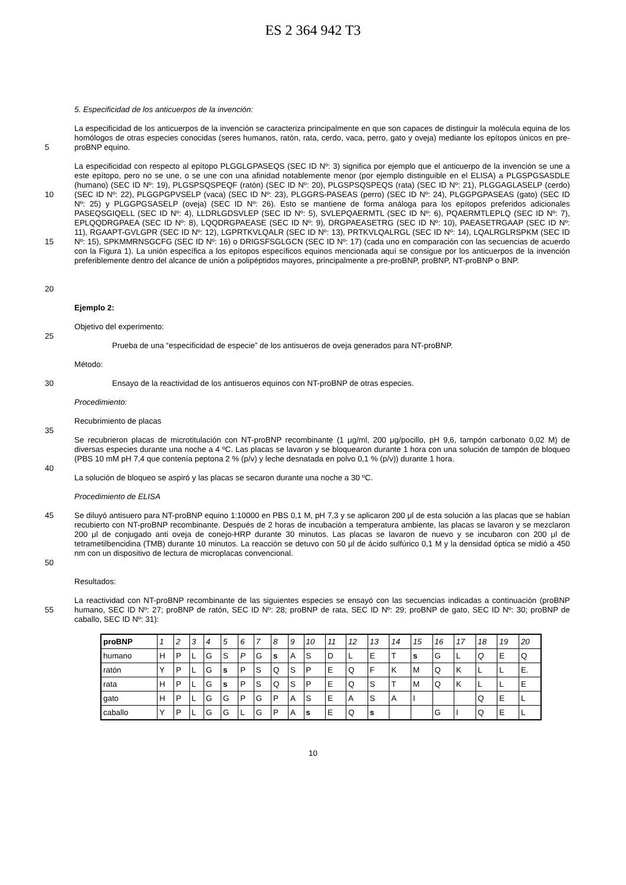ES 2 364 942 T3
5. Especificidad de los anticuerpos de la invención:
5 La especificidad de los anticuerpos de la invención se caracteriza principalmente en que son capaces de distinguir la molécula equina de los homólogos de otras especies conocidas (seres humanos, ratón, rata, cerdo, vaca, perro, gato y oveja) mediante los epítopos únicos en pre-proBNP equino.
10
15
20
La especificidad con respecto al epítopo PLGGLGPASEQS (SEC ID Nº: 3) significa por ejemplo que el anticuerpo de la invención se une a este epítopo, pero no se une, o se une con una afinidad notablemente menor (por ejemplo distinguible en el ELISA) a PLGSPGSASDLE (humano) (SEC ID Nº: 19), PLGSPSQSPEQF (ratón) (SEC ID Nº: 20), PLGSPSQSPEQS (rata) (SEC ID Nº: 21), PLGGAGLASELP (cerdo) (SEC ID Nº: 22), PLGGPGPVSELP (vaca) (SEC ID Nº: 23), PLGGRS-PASEAS (perro) (SEC ID Nº: 24), PLGGPGPASEAS (gato) (SEC ID Nº: 25) y PLGGPGSASELP (oveja) (SEC ID Nº: 26). Esto se mantiene de forma análoga para los epítopos preferidos adicionales PASEQSGIQELL (SEC ID Nº: 4), LLDRLGDSVLEP (SEC ID Nº: 5), SVLEPQAERMTL (SEC ID Nº: 6), PQAERMTLEPLQ (SEC ID Nº: 7), EPLQQDRGPAEA (SEC ID Nº: 8), LQQDRGPAEASE (SEC ID Nº: 9), DRGPAEASETRG (SEC ID Nº: 10), PAEASETRGAAP (SEC ID Nº: 11), RGAAPT-GVLGPR (SEC ID Nº: 12), LGPRTKVLQALR (SEC ID Nº: 13), PRTKVLQALRGL (SEC ID Nº: 14), LQALRGLRSPKM (SEC ID Nº: 15), SPKMMRNSGCFG (SEC ID Nº: 16) o DRIGSFSGLGCN (SEC ID Nº: 17) (cada uno en comparación con las secuencias de acuerdo con la Figura 1). La unión específica a los epítopos específicos equinos mencionada aquí se consigue por los anticuerpos de la invención preferiblemente dentro del alcance de unión a polipéptidos mayores, principalmente a pre-proBNP, proBNP, NT-proBNP o BNP.
Ejemplo 2:
Objetivo del experimento:
25
Prueba de una “especificidad de especie” de los antisueros de oveja generados para NT-proBNP.
Método:
30 Ensayo de la reactividad de los antisueros equinos con NT-proBNP de otras especies.
Procedimiento:
Recubrimiento de placas
35
Se recubrieron placas de microtitulación con NT-proBNP recombinante (1 μg/ml, 200 μg/pocillo, pH 9,6, tampón carbonato 0,02 M) de diversas especies durante una noche a 4 ºC. Las placas se lavaron y se bloquearon durante 1 hora con una solución de tampón de bloqueo (PBS 10 mM pH 7,4 que contenía peptona 2 % (p/v) y leche desnatada en polvo 0,1 % (p/v)) durante 1 hora.
40
La solución de bloqueo se aspiró y las placas se secaron durante una noche a 30 ºC.
Procedimiento de ELISA
45
50
Se diluyó antisuero para NT-proBNP equino 1:10000 en PBS 0,1 M, pH 7,3 y se aplicaron 200 μl de esta solución a las placas que se habían recubierto con NT-proBNP recombinante. Después de 2 horas de incubación a temperatura ambiente, las placas se lavaron y se mezclaron 200 μl de conjugado anti oveja de conejo-HRP durante 30 minutos. Las placas se lavaron de nuevo y se incubaron con 200 μl de tetrametilbencidina (TMB) durante 10 minutos. La reacción se detuvo con 50 μl de ácido sulfúrico 0,1 M y la densidad óptica se midió a 450 nm con un dispositivo de lectura de microplacas convencional.
Resultados:
55 La reactividad con NT-proBNP recombinante de las siguientes especies se ensayó con las secuencias indicadas a continuación (proBNP humano, SEC ID Nº: 27; proBNP de ratón, SEC ID Nº: 28; proBNP de rata, SEC ID Nº: 29; proBNP de gato, SEC ID Nº: 30; proBNP de caballo, SEC ID Nº: 31):
| proBNP | 1 | 2 | 3 | 4 | 5 | 6 | 7 | 8 | 9 | 10 | 11 | 12 | 13 | 14 | 15 | 16 | 17 | 18 | 19 | 20 |
| humano | H | P | L | G | S | P | G | s | A | S | D | L | E | T | s | G | L | Q | E | Q |
| ratón | Y | P | L | G | s | P | S | Q | S | P | E | Q | F | K | M | Q | K | L | L | E. |
| rata | H | P | L | G | s | P | S | Q | S | P | E | Q | S | T | M | Q | K | L | L | E |
| gato | H | P | L | G | G | P | G | P | A | S | E | A | S | A | I | | | Q | E | L |
| caballo | Y | P | L | G | G | L | G | P | A | s | E | Q | s | | | G | I | Q | E | L |
10